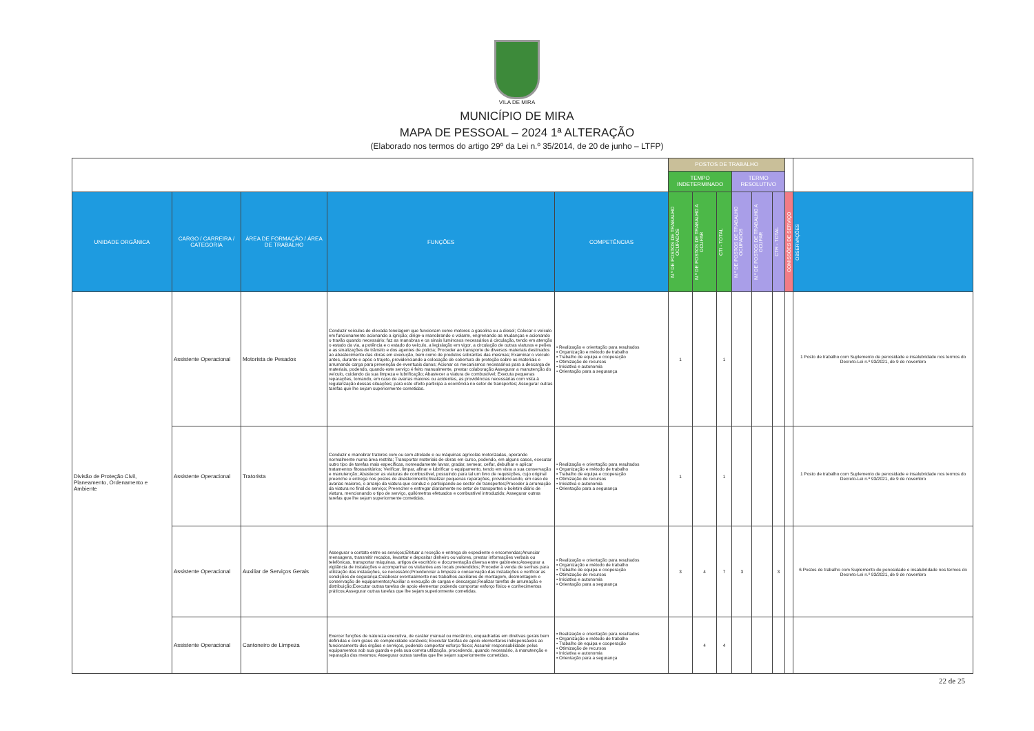VILA DE MIRA
MUNICÍPIO DE MIRA
MAPA DE PESSOAL – 2024 1ª ALTERAÇÃO
(Elaborado nos termos do artigo 29º da Lei n.º 35/2014, de 20 de junho – LTFP)
| | | | | | POSTOS DE TRABALHO | | | | | | | |
| --- | --- | --- | --- | --- | --- | --- | --- | --- | --- | --- | --- | --- |
| | | | | | TEMPO INDETERMINADO | | | TERMO RESOLUTIVO | | | | |
| UNIDADE ORGÂNICA | CARGO / CARREIRA / CATEGORIA | ÁREA DE FORMAÇÃO / ÁREA DE TRABALHO | FUNÇÕES | COMPETÊNCIAS | N.º DE POSTOS DE TRABALHO OCUPADOS | N.º DE POSTOS DE TRABALHO A OCUPAR | CTI - TOTAL | N.º DE POSTOS DE TRABALHO OCUPADOS | N.º DE POSTOS DE TRABALHO A OCUPAR | CTR - TOTAL | COMISSÕES DE SERVIÇO | OBSERVAÇÕES |
| Divisão de Proteção Civil, Planeamento, Ordenamento e Ambiente | Assistente Operacional | Motorista de Pesados | Conduzir veículos de elevada tonelagem que funcionam como motores a gasolina ou a diesel; Colocar o veículo em funcionamento acionando a ignição; dirige-o manobrando o volante, engrenando as mudanças e acionando o travão quando necessário; faz as manobras e os sinais luminosos necessários à circulação, tendo em atenção o estado da via, a potência e o estado do veículo, a legislação em vigor, a circulação de outras viaturas e peões e as sinalizações de trânsito e dos agentes de polícia; Proceder ao transporte de diversos materiais destinados ao abastecimento das obras em execução, bem como de produtos sobrantes das mesmas; Examinar o veículo antes, durante e após o trajeto, providenciando a colocação de cobertura de proteção sobre os materiais e arrumando carga para prevenção de eventuais danos; Acionar os mecanismos necessários para a descarga de materiais, podendo, quando este serviço é feito manualmente, prestar colaboração;Assegurar a manutenção do veículo, cuidando da sua limpeza e lubrificação; Abastecer a viatura de combustível; Executa pequenas reparações, tomando, em caso de avarias maiores ou acidentes, as providências necessárias com vista à regularização dessas situações; para este efeito participa a ocorrência no setor de transportes; Assegurar outras tarefas que lhe sejam superiormente cometidas. | • Realização e orientação para resultados • Organização e método de trabalho • Trabalho de equipa e cooperação • Otimização de recursos • Iniciativa e autonomia • Orientação para a segurança | 1 | | 1 | | | | | 1 Posto de trabalho com Suplemento de penosidade e insalubridade nos termos do Decreto-Lei n.º 93/2021, de 9 de novembro |
| | Assistente Operacional | Tratorista | Conduzir e manobrar tratores com ou sem atrelado e ou máquinas agrícolas motorizadas, operando normalmente numa área restrita; Transportar materiais de obras em curso, podendo, em alguns casos, executar outro tipo de tarefas mais específicas, nomeadamente lavrar, gradar, semear, ceifar, debulhar e aplicar tratamentos fitossanitários; Verificar, limpar, afinar e lubrificar o equipamento, tendo em vista a sua conservação e manutenção; Abastecer as viaturas de combustível, possuindo para tal um livro de requisições, cujo original preenche e entrega nos postos de abastecimento;Realizar pequenas reparações, providenciando, em caso de avarias maiores, o arranjo da viatura que conduz e participando ao sector de transportes;Proceder à arrumação da viatura no final do serviço; Preencher e entregar diariamente no setor de transportes o boletim diário de viatura, mencionando o tipo de serviço, quilómetros efetuados e combustível introduzido; Assegurar outras tarefas que lhe sejam superiormente cometidas. | • Realização e orientação para resultados • Organização e método de trabalho • Trabalho de equipa e cooperação • Otimização de recursos • Iniciativa e autonomia • Orientação para a segurança | 1 | | 1 | | | | | 1 Posto de trabalho com Suplemento de penosidade e insalubridade nos termos do Decreto-Lei n.º 93/2021, de 9 de novembro |
| | Assistente Operacional | Auxiliar de Serviços Gerais | Assegurar o contato entre os serviços;Efetuar a receção e entrega de expediente e encomendas;Anunciar mensagens, transmitir recados, levantar e depositar dinheiro ou valores, prestar informações verbais ou telefónicas, transportar máquinas, artigos de escritório e documentação diversa entre gabinetes;Assegurar a vigilância de instalações e acompanhar os visitantes aos locais pretendidos; Proceder à venda de senhas para utilização das instalações, se necessário;Providenciar a limpeza e conservação das instalações e verificar as condições de segurança;Colaborar eventualmente nos trabalhos auxiliares de montagem, desmontagem e conservação de equipamentos;Auxiliar a execução de cargas e descargas;Realizar tarefas de arrumação e distribuição;Executar outras tarefas de apoio elementar podendo comportar esforço físico e conhecimentos práticos;Assegurar outras tarefas que lhe sejam superiormente cometidas. | • Realização e orientação para resultados • Organização e método de trabalho • Trabalho de equipa e cooperação • Otimização de recursos • Iniciativa e autonomia • Orientação para a segurança | 3 | 4 | 7 | 3 | | 3 | | 6 Postos de trabalho com Suplemento de penosidade e insalubridade nos termos do Decreto-Lei n.º 93/2021, de 9 de novembro |
| | Assistente Operacional | Cantoneiro de Limpeza | Exercer funções de natureza executiva, de caráter manual ou mecânico, enquadradas em diretivas gerais bem definidas e com graus de complexidade variáveis; Executar tarefas de apoio elementares indispensáveis ao funcionamento dos órgãos e serviços, podendo comportar esforço físico; Assumir responsabilidade pelos equipamentos sob sua guarda e pela sua correta utilização, procedendo, quando necessário, à manutenção e reparação dos mesmos; Assegurar outras tarefas que lhe sejam superiormente cometidas. | • Realização e orientação para resultados • Organização e método de trabalho • Trabalho de equipa e cooperação • Otimização de recursos • Iniciativa e autonomia • Orientação para a segurança | | 4 | 4 | | | | | |
22 de 25